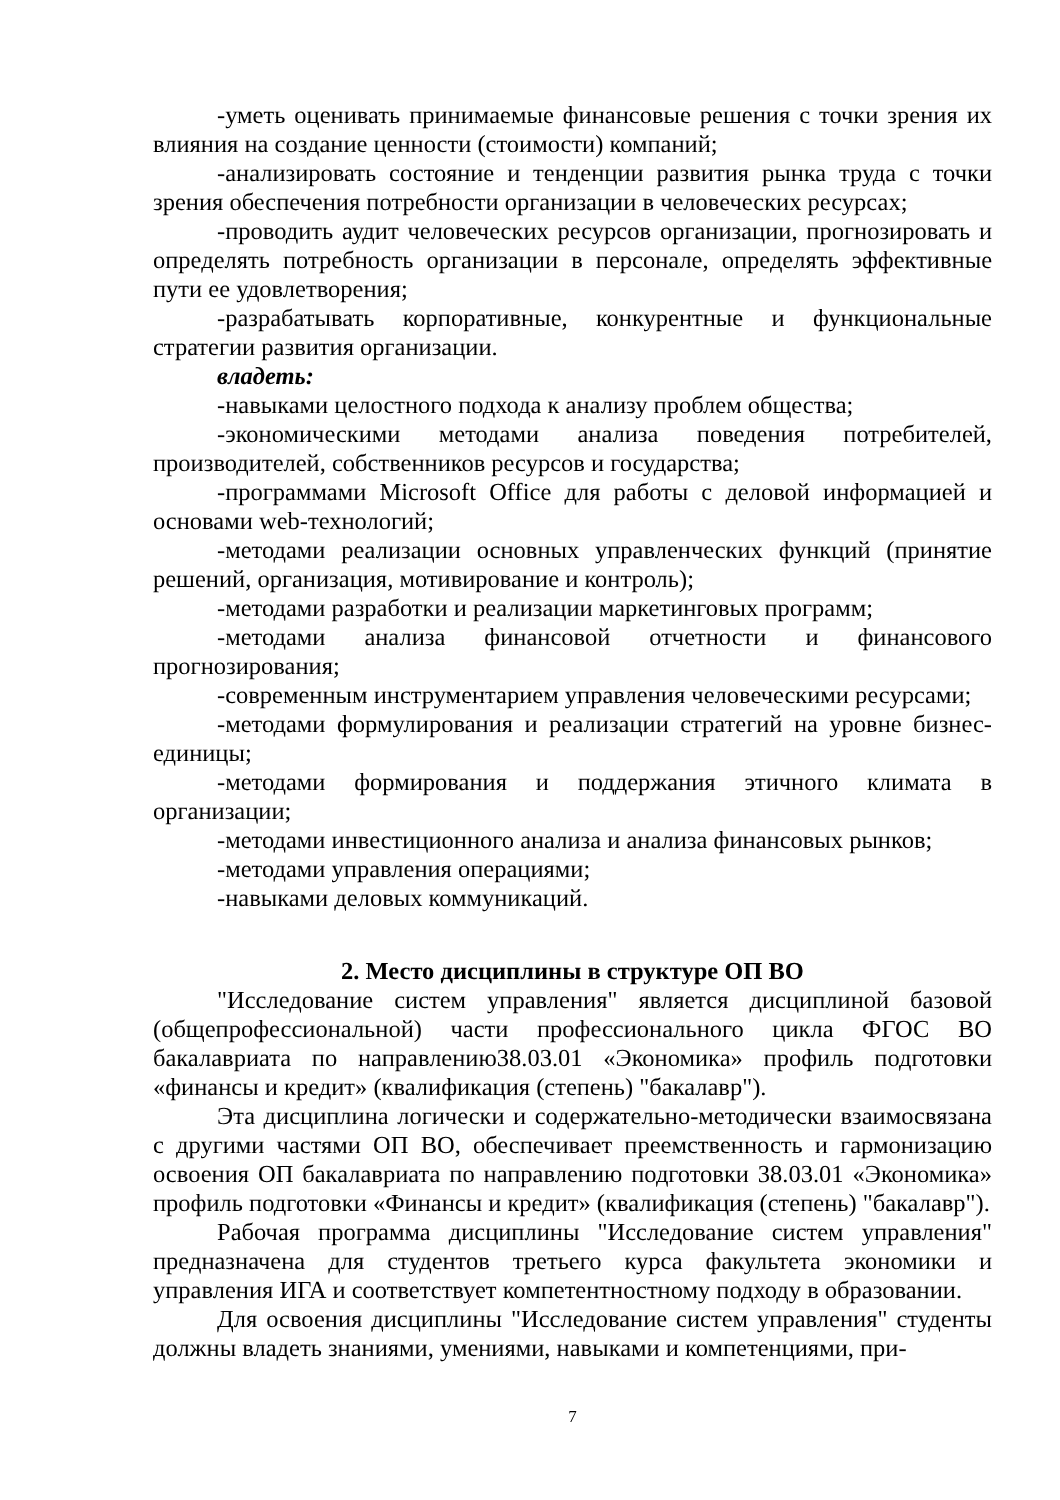-уметь оценивать принимаемые финансовые решения с точки зрения их влияния на создание ценности (стоимости) компаний;
-анализировать состояние и тенденции развития рынка труда с точки зрения обеспечения потребности организации в человеческих ресурсах;
-проводить аудит человеческих ресурсов организации, прогнозировать и определять потребность организации в персонале, определять эффективные пути ее удовлетворения;
-разрабатывать корпоративные, конкурентные и функциональные стратегии развития организации.
владеть:
-навыками целостного подхода к анализу проблем общества;
-экономическими методами анализа поведения потребителей, производителей, собственников ресурсов и государства;
-программами Microsoft Office для работы с деловой информацией и основами web-технологий;
-методами реализации основных управленческих функций (принятие решений, организация, мотивирование и контроль);
-методами разработки и реализации маркетинговых программ;
-методами анализа финансовой отчетности и финансового прогнозирования;
-современным инструментарием управления человеческими ресурсами;
-методами формулирования и реализации стратегий на уровне бизнес-единицы;
-методами формирования и поддержания этичного климата в организации;
-методами инвестиционного анализа и анализа финансовых рынков;
-методами управления операциями;
-навыками деловых коммуникаций.
2. Место дисциплины в структуре ОП ВО
"Исследование систем управления" является дисциплиной базовой (общепрофессиональной) части профессионального цикла ФГОС ВО бакалавриата по направлению38.03.01 «Экономика» профиль подготовки «финансы и кредит» (квалификация (степень) "бакалавр").
Эта дисциплина логически и содержательно-методически взаимосвязана с другими частями ОП ВО, обеспечивает преемственность и гармонизацию освоения ОП бакалавриата по направлению подготовки 38.03.01 «Экономика» профиль подготовки «Финансы и кредит» (квалификация (степень) "бакалавр").
Рабочая программа дисциплины "Исследование систем управления" предназначена для студентов третьего курса факультета экономики и управления ИГА и соответствует компетентностному подходу в образовании.
Для освоения дисциплины "Исследование систем управления" студенты должны владеть знаниями, умениями, навыками и компетенциями, при-
7